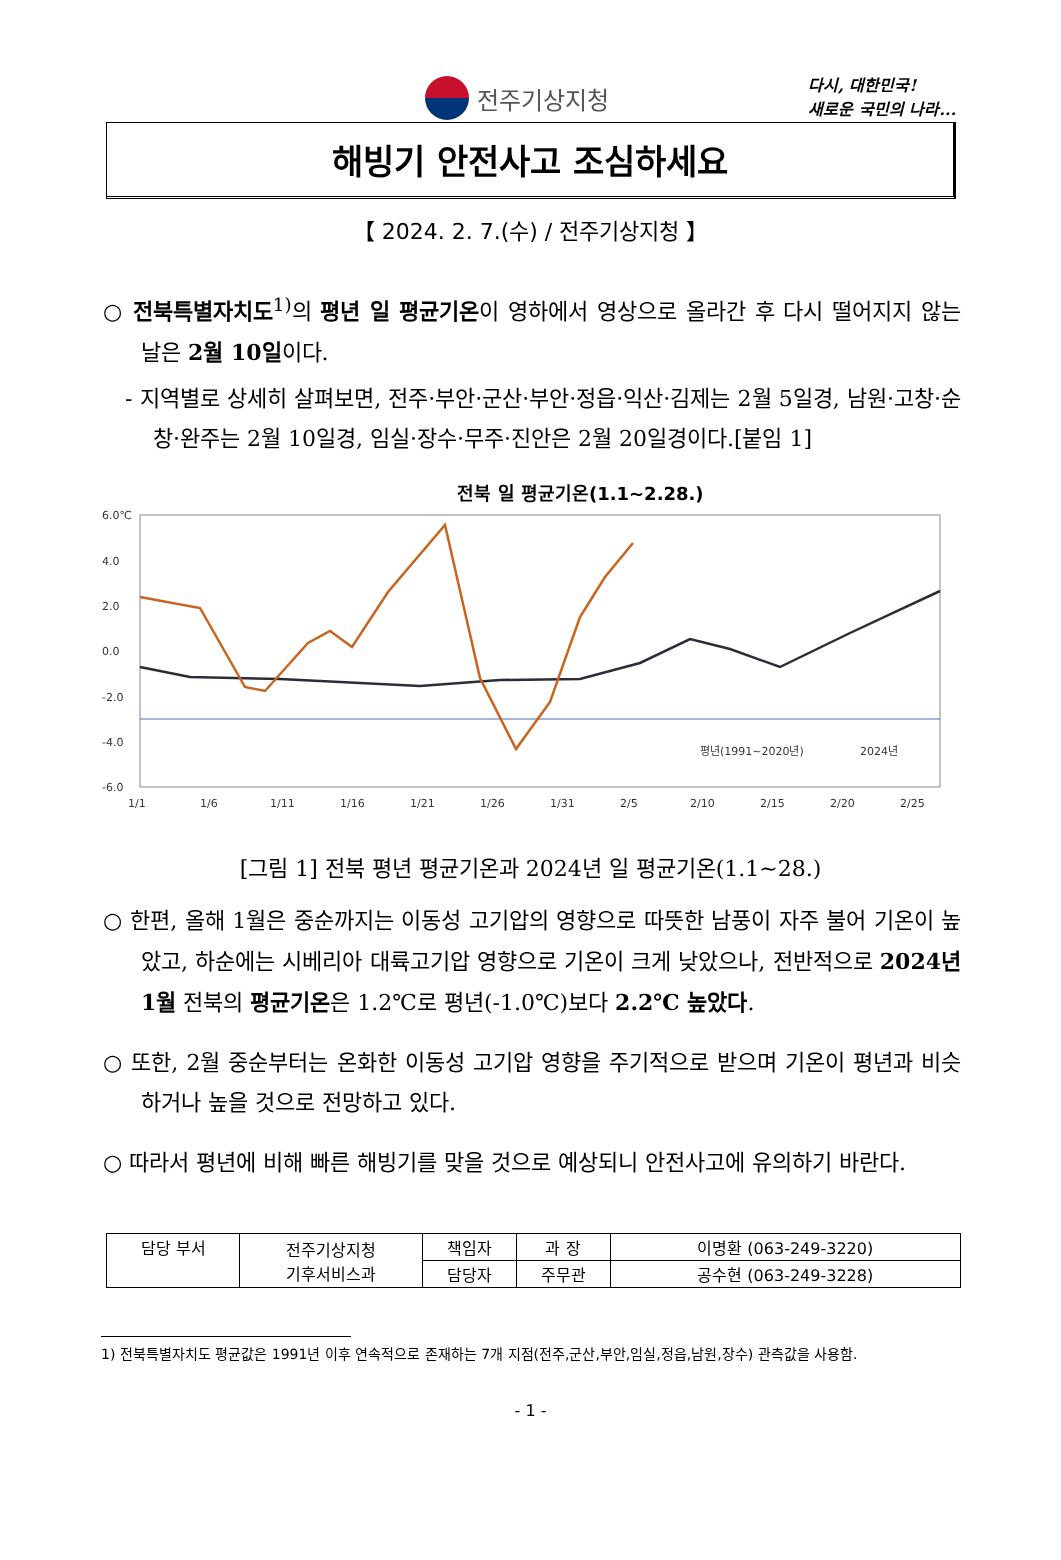전주기상지청
다시, 대한민국!
새로운 국민의 나라...
해빙기 안전사고 조심하세요
【 2024. 2. 7.(수) / 전주기상지청 】
○ 전북특별자치도<sup>1)</sup>의 평년 일 평균기온이 영하에서 영상으로 올라간 후 다시 떨어지지 않는 날은 2월 10일이다.
- 지역별로 상세히 살펴보면, 전주·부안·군산·부안·정읍·익산·김제는 2월 5일경, 남원·고창·순창·완주는 2월 10일경, 임실·장수·무주·진안은 2월 20일경이다.[붙임 1]
전북 일 평균기온(1.1~2.28.)
6.0℃
4.0
2.0
0.0
-2.0
-4.0
-6.0
1/1
1/6
1/11
1/16
1/21
1/26
1/31
2/5
2/10
2/15
2/20
2/25
평년(1991~2020년)
2024년
[그림 1] 전북 평년 평균기온과 2024년 일 평균기온(1.1~28.)
○ 한편, 올해 1월은 중순까지는 이동성 고기압의 영향으로 따뜻한 남풍이 자주 불어 기온이 높았고, 하순에는 시베리아 대륙고기압 영향으로 기온이 크게 낮았으나, 전반적으로 2024년 1월 전북의 평균기온은 1.2℃로 평년(-1.0℃)보다 2.2℃ 높았다.
○ 또한, 2월 중순부터는 온화한 이동성 고기압 영향을 주기적으로 받으며 기온이 평년과 비슷하거나 높을 것으로 전망하고 있다.
○ 따라서 평년에 비해 빠른 해빙기를 맞을 것으로 예상되니 안전사고에 유의하기 바란다.
| 담당 부서 | 전주기상지청 기후서비스과 | 책임자 | 과 장 | 이명환 (063-249-3220) |
| | | 담당자 | 주무관 | 공수현 (063-249-3228) |
1) 전북특별자치도 평균값은 1991년 이후 연속적으로 존재하는 7개 지점(전주,군산,부안,임실,정읍,남원,장수) 관측값을 사용함.
- 1 -